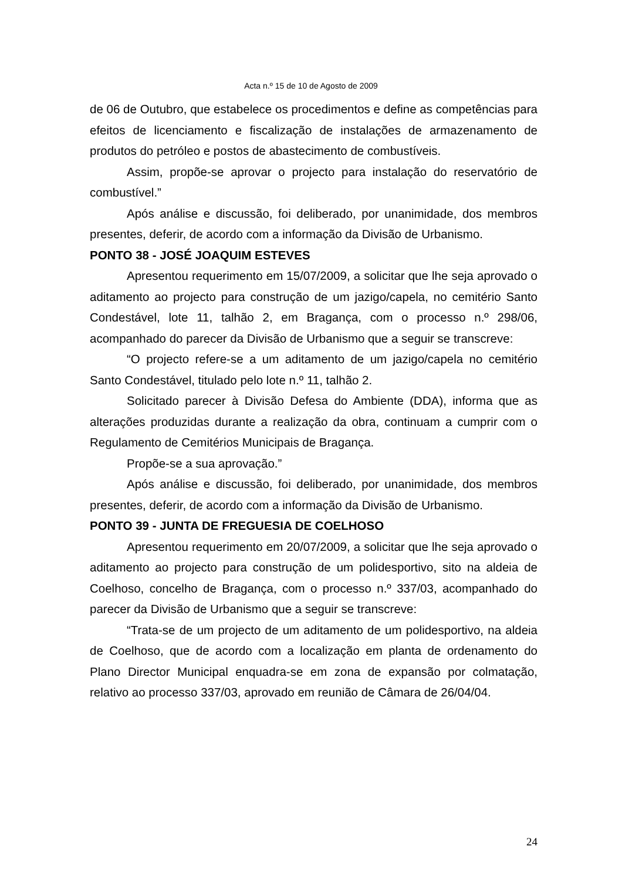Acta n.º 15 de 10 de Agosto de 2009
de 06 de Outubro, que estabelece os procedimentos e define as competências para efeitos de licenciamento e fiscalização de instalações de armazenamento de produtos do petróleo e postos de abastecimento de combustíveis.
Assim, propõe-se aprovar o projecto para instalação do reservatório de combustível.”
Após análise e discussão, foi deliberado, por unanimidade, dos membros presentes, deferir, de acordo com a informação da Divisão de Urbanismo.
PONTO 38 - JOSÉ JOAQUIM ESTEVES
Apresentou requerimento em 15/07/2009, a solicitar que lhe seja aprovado o aditamento ao projecto para construção de um jazigo/capela, no cemitério Santo Condestável, lote 11, talhão 2, em Bragança, com o processo n.º 298/06, acompanhado do parecer da Divisão de Urbanismo que a seguir se transcreve:
“O projecto refere-se a um aditamento de um jazigo/capela no cemitério Santo Condestável, titulado pelo lote n.º 11, talhão 2.
Solicitado parecer à Divisão Defesa do Ambiente (DDA), informa que as alterações produzidas durante a realização da obra, continuam a cumprir com o Regulamento de Cemitérios Municipais de Bragança.
Propõe-se a sua aprovação.”
Após análise e discussão, foi deliberado, por unanimidade, dos membros presentes, deferir, de acordo com a informação da Divisão de Urbanismo.
PONTO 39 - JUNTA DE FREGUESIA DE COELHOSO
Apresentou requerimento em 20/07/2009, a solicitar que lhe seja aprovado o aditamento ao projecto para construção de um polidesportivo, sito na aldeia de Coelhoso, concelho de Bragança, com o processo n.º 337/03, acompanhado do parecer da Divisão de Urbanismo que a seguir se transcreve:
“Trata-se de um projecto de um aditamento de um polidesportivo, na aldeia de Coelhoso, que de acordo com a localização em planta de ordenamento do Plano Director Municipal enquadra-se em zona de expansão por colmatação, relativo ao processo 337/03, aprovado em reunião de Câmara de 26/04/04.
24